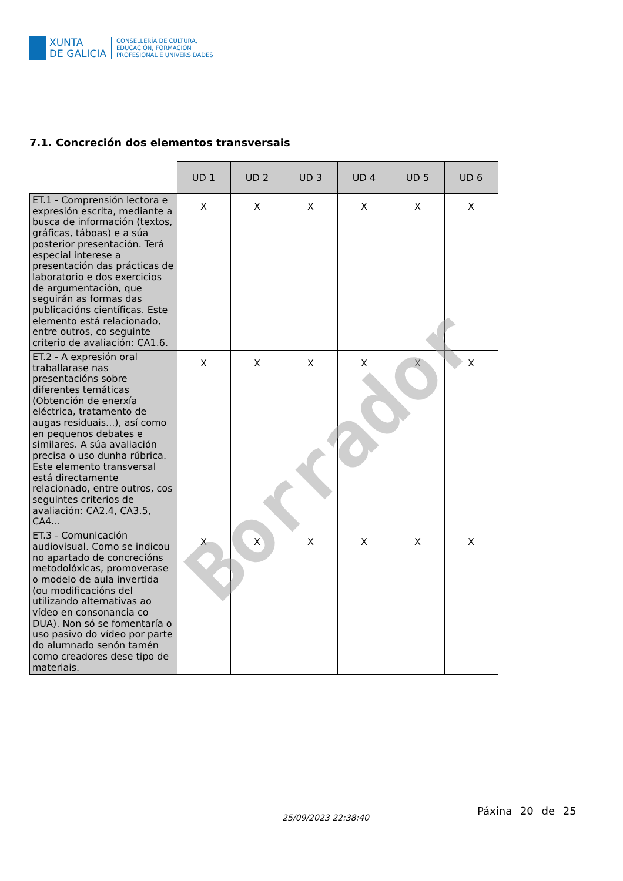XUNTA
DE GALICIA
CONSELLERÍA DE CULTURA,
EDUCACIÓN, FORMACIÓN
PROFESIONAL E UNIVERSIDADES
7.1. Concreción dos elementos transversais
| | UD 1 | UD 2 | UD 3 | UD 4 | UD 5 | UD 6 |
| --- | --- | --- | --- | --- | --- | --- |
| ET.1 - Comprensión lectora e expresión escrita, mediante a busca de información (textos, gráficas, táboas) e a súa posterior presentación. Terá especial interese a presentación das prácticas de laboratorio e dos exercicios de argumentación, que seguirán as formas das publicacións científicas. Este elemento está relacionado, entre outros, co seguinte criterio de avaliación: CA1.6. | X | X | X | X | X | X |
| ET.2 - A expresión oral traballarase nas presentacións sobre diferentes temáticas (Obtención de enerxía eléctrica, tratamento de augas residuais...), así como en pequenos debates e similares. A súa avaliación precisa o uso dunha rúbrica. Este elemento transversal está directamente relacionado, entre outros, cos seguintes criterios de avaliación: CA2.4, CA3.5, CA4... | X | X | X | X | X | X |
| ET.3 - Comunicación audiovisual. Como se indicou no apartado de concrecións metodolóxicas, promoverase o modelo de aula invertida (ou modificacións del utilizando alternativas ao vídeo en consonancia co DUA). Non só se fomentaría o uso pasivo do vídeo por parte do alumnado senón tamén como creadores dese tipo de materiais. | X | X | X | X | X | X |
Borrador
25/09/2023 22:38:40
Páxina 20 de 25